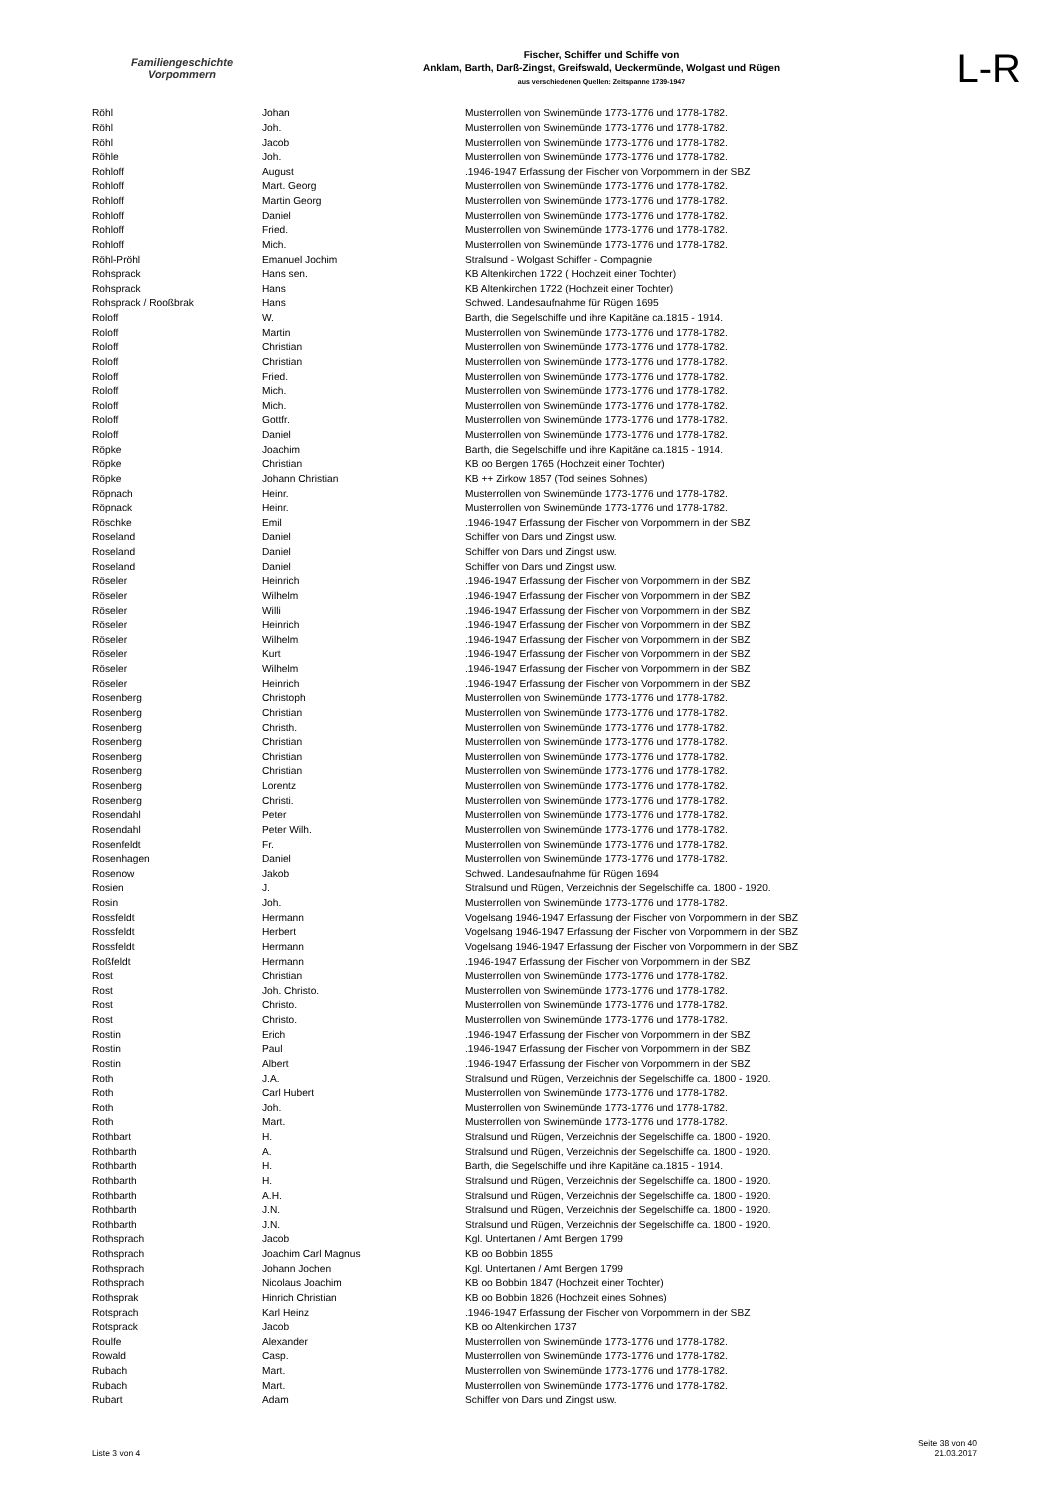Familiengeschichte
Vorpommern
Fischer, Schiffer und Schiffe von
Anklam, Barth, Darß-Zingst, Greifswald, Ueckermünde, Wolgast und Rügen
aus verschiedenen Quellen: Zeitspanne 1739-1947
L-R
| Röhl | Johan | Musterrollen von Swinemünde 1773-1776 und 1778-1782. |
| Röhl | Joh. | Musterrollen von Swinemünde 1773-1776 und 1778-1782. |
| Röhl | Jacob | Musterrollen von Swinemünde 1773-1776 und 1778-1782. |
| Röhle | Joh. | Musterrollen von Swinemünde 1773-1776 und 1778-1782. |
| Rohloff | August | .1946-1947 Erfassung der Fischer von Vorpommern in der SBZ |
| Rohloff | Mart. Georg | Musterrollen von Swinemünde 1773-1776 und 1778-1782. |
| Rohloff | Martin Georg | Musterrollen von Swinemünde 1773-1776 und 1778-1782. |
| Rohloff | Daniel | Musterrollen von Swinemünde 1773-1776 und 1778-1782. |
| Rohloff | Fried. | Musterrollen von Swinemünde 1773-1776 und 1778-1782. |
| Rohloff | Mich. | Musterrollen von Swinemünde 1773-1776 und 1778-1782. |
| Röhl-Pröhl | Emanuel Jochim | Stralsund - Wolgast Schiffer - Compagnie |
| Rohsprack | Hans sen. | KB Altenkirchen 1722 ( Hochzeit einer Tochter) |
| Rohsprack | Hans | KB Altenkirchen 1722 (Hochzeit einer Tochter) |
| Rohsprack / Rooßbrak | Hans | Schwed. Landesaufnahme für Rügen 1695 |
| Roloff | W. | Barth, die Segelschiffe und ihre Kapitäne ca.1815 - 1914. |
| Roloff | Martin | Musterrollen von Swinemünde 1773-1776 und 1778-1782. |
| Roloff | Christian | Musterrollen von Swinemünde 1773-1776 und 1778-1782. |
| Roloff | Christian | Musterrollen von Swinemünde 1773-1776 und 1778-1782. |
| Roloff | Fried. | Musterrollen von Swinemünde 1773-1776 und 1778-1782. |
| Roloff | Mich. | Musterrollen von Swinemünde 1773-1776 und 1778-1782. |
| Roloff | Mich. | Musterrollen von Swinemünde 1773-1776 und 1778-1782. |
| Roloff | Gottfr. | Musterrollen von Swinemünde 1773-1776 und 1778-1782. |
| Roloff | Daniel | Musterrollen von Swinemünde 1773-1776 und 1778-1782. |
| Röpke | Joachim | Barth, die Segelschiffe und ihre Kapitäne ca.1815 - 1914. |
| Röpke | Christian | KB oo Bergen 1765 (Hochzeit einer Tochter) |
| Röpke | Johann Christian | KB ++ Zirkow 1857 (Tod seines Sohnes) |
| Röpnach | Heinr. | Musterrollen von Swinemünde 1773-1776 und 1778-1782. |
| Röpnack | Heinr. | Musterrollen von Swinemünde 1773-1776 und 1778-1782. |
| Röschke | Emil | .1946-1947 Erfassung der Fischer von Vorpommern in der SBZ |
| Roseland | Daniel | Schiffer von Dars und Zingst usw. |
| Roseland | Daniel | Schiffer von Dars und Zingst usw. |
| Roseland | Daniel | Schiffer von Dars und Zingst usw. |
| Röseler | Heinrich | .1946-1947 Erfassung der Fischer von Vorpommern in der SBZ |
| Röseler | Wilhelm | .1946-1947 Erfassung der Fischer von Vorpommern in der SBZ |
| Röseler | Willi | .1946-1947 Erfassung der Fischer von Vorpommern in der SBZ |
| Röseler | Heinrich | .1946-1947 Erfassung der Fischer von Vorpommern in der SBZ |
| Röseler | Wilhelm | .1946-1947 Erfassung der Fischer von Vorpommern in der SBZ |
| Röseler | Kurt | .1946-1947 Erfassung der Fischer von Vorpommern in der SBZ |
| Röseler | Wilhelm | .1946-1947 Erfassung der Fischer von Vorpommern in der SBZ |
| Röseler | Heinrich | .1946-1947 Erfassung der Fischer von Vorpommern in der SBZ |
| Rosenberg | Christoph | Musterrollen von Swinemünde 1773-1776 und 1778-1782. |
| Rosenberg | Christian | Musterrollen von Swinemünde 1773-1776 und 1778-1782. |
| Rosenberg | Christh. | Musterrollen von Swinemünde 1773-1776 und 1778-1782. |
| Rosenberg | Christian | Musterrollen von Swinemünde 1773-1776 und 1778-1782. |
| Rosenberg | Christian | Musterrollen von Swinemünde 1773-1776 und 1778-1782. |
| Rosenberg | Christian | Musterrollen von Swinemünde 1773-1776 und 1778-1782. |
| Rosenberg | Lorentz | Musterrollen von Swinemünde 1773-1776 und 1778-1782. |
| Rosenberg | Christi. | Musterrollen von Swinemünde 1773-1776 und 1778-1782. |
| Rosendahl | Peter | Musterrollen von Swinemünde 1773-1776 und 1778-1782. |
| Rosendahl | Peter Wilh. | Musterrollen von Swinemünde 1773-1776 und 1778-1782. |
| Rosenfeldt | Fr. | Musterrollen von Swinemünde 1773-1776 und 1778-1782. |
| Rosenhagen | Daniel | Musterrollen von Swinemünde 1773-1776 und 1778-1782. |
| Rosenow | Jakob | Schwed. Landesaufnahme für Rügen 1694 |
| Rosien | J. | Stralsund und Rügen, Verzeichnis der Segelschiffe ca. 1800 - 1920. |
| Rosin | Joh. | Musterrollen von Swinemünde 1773-1776 und 1778-1782. |
| Rossfeldt | Hermann | Vogelsang 1946-1947 Erfassung der Fischer von Vorpommern in der SBZ |
| Rossfeldt | Herbert | Vogelsang 1946-1947 Erfassung der Fischer von Vorpommern in der SBZ |
| Rossfeldt | Hermann | Vogelsang 1946-1947 Erfassung der Fischer von Vorpommern in der SBZ |
| Roßfeldt | Hermann | .1946-1947 Erfassung der Fischer von Vorpommern in der SBZ |
| Rost | Christian | Musterrollen von Swinemünde 1773-1776 und 1778-1782. |
| Rost | Joh. Christo. | Musterrollen von Swinemünde 1773-1776 und 1778-1782. |
| Rost | Christo. | Musterrollen von Swinemünde 1773-1776 und 1778-1782. |
| Rost | Christo. | Musterrollen von Swinemünde 1773-1776 und 1778-1782. |
| Rostin | Erich | .1946-1947 Erfassung der Fischer von Vorpommern in der SBZ |
| Rostin | Paul | .1946-1947 Erfassung der Fischer von Vorpommern in der SBZ |
| Rostin | Albert | .1946-1947 Erfassung der Fischer von Vorpommern in der SBZ |
| Roth | J.A. | Stralsund und Rügen, Verzeichnis der Segelschiffe ca. 1800 - 1920. |
| Roth | Carl Hubert | Musterrollen von Swinemünde 1773-1776 und 1778-1782. |
| Roth | Joh. | Musterrollen von Swinemünde 1773-1776 und 1778-1782. |
| Roth | Mart. | Musterrollen von Swinemünde 1773-1776 und 1778-1782. |
| Rothbart | H. | Stralsund und Rügen, Verzeichnis der Segelschiffe ca. 1800 - 1920. |
| Rothbarth | A. | Stralsund und Rügen, Verzeichnis der Segelschiffe ca. 1800 - 1920. |
| Rothbarth | H. | Barth, die Segelschiffe und ihre Kapitäne ca.1815 - 1914. |
| Rothbarth | H. | Stralsund und Rügen, Verzeichnis der Segelschiffe ca. 1800 - 1920. |
| Rothbarth | A.H. | Stralsund und Rügen, Verzeichnis der Segelschiffe ca. 1800 - 1920. |
| Rothbarth | J.N. | Stralsund und Rügen, Verzeichnis der Segelschiffe ca. 1800 - 1920. |
| Rothbarth | J.N. | Stralsund und Rügen, Verzeichnis der Segelschiffe ca. 1800 - 1920. |
| Rothsprach | Jacob | Kgl. Untertanen / Amt Bergen 1799 |
| Rothsprach | Joachim Carl Magnus | KB oo Bobbin 1855 |
| Rothsprach | Johann Jochen | Kgl. Untertanen / Amt Bergen 1799 |
| Rothsprach | Nicolaus Joachim | KB oo Bobbin 1847 (Hochzeit einer Tochter) |
| Rothsprak | Hinrich Christian | KB oo Bobbin 1826 (Hochzeit eines Sohnes) |
| Rotsprach | Karl Heinz | .1946-1947 Erfassung der Fischer von Vorpommern in der SBZ |
| Rotsprack | Jacob | KB oo Altenkirchen 1737 |
| Roulfe | Alexander | Musterrollen von Swinemünde 1773-1776 und 1778-1782. |
| Rowald | Casp. | Musterrollen von Swinemünde 1773-1776 und 1778-1782. |
| Rubach | Mart. | Musterrollen von Swinemünde 1773-1776 und 1778-1782. |
| Rubach | Mart. | Musterrollen von Swinemünde 1773-1776 und 1778-1782. |
| Rubart | Adam | Schiffer von Dars und Zingst usw. |
Liste 3 von 4
Seite 38 von 40
21.03.2017